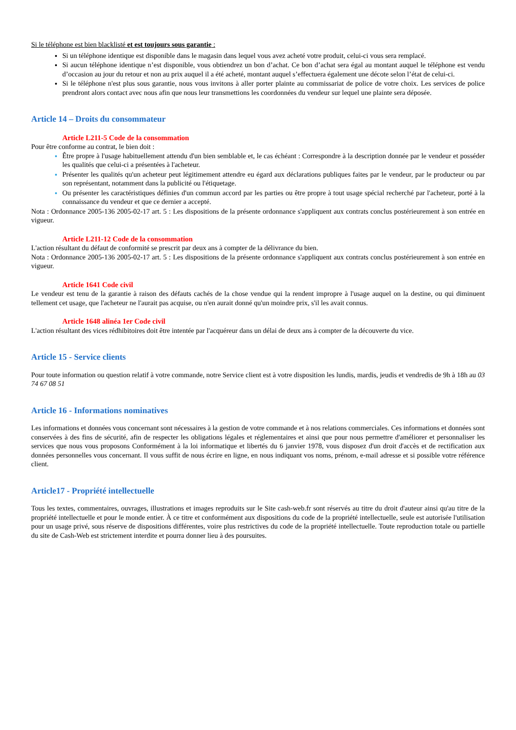Si le téléphone est bien blacklisté et est toujours sous garantie :
Si un téléphone identique est disponible dans le magasin dans lequel vous avez acheté votre produit, celui-ci vous sera remplacé.
Si aucun téléphone identique n’est disponible, vous obtiendrez un bon d’achat. Ce bon d’achat sera égal au montant auquel le téléphone est vendu d’occasion au jour du retour et non au prix auquel il a été acheté, montant auquel s’effectuera également une décote selon l’état de celui-ci.
Si le téléphone n'est plus sous garantie, nous vous invitons à aller porter plainte au commissariat de police de votre choix. Les services de police prendront alors contact avec nous afin que nous leur transmettions les coordonnées du vendeur sur lequel une plainte sera déposée.
Article 14 – Droits du consommateur
Article L211-5 Code de la consommation
Pour être conforme au contrat, le bien doit :
Être propre à l'usage habituellement attendu d'un bien semblable et, le cas échéant : Correspondre à la description donnée par le vendeur et posséder les qualités que celui-ci a présentées à l'acheteur.
Présenter les qualités qu'un acheteur peut légitimement attendre eu égard aux déclarations publiques faites par le vendeur, par le producteur ou par son représentant, notamment dans la publicité ou l'étiquetage.
Ou présenter les caractéristiques définies d'un commun accord par les parties ou être propre à tout usage spécial recherché par l'acheteur, porté à la connaissance du vendeur et que ce dernier a accepté.
Nota : Ordonnance 2005-136 2005-02-17 art. 5 : Les dispositions de la présente ordonnance s'appliquent aux contrats conclus postérieurement à son entrée en vigueur.
Article L211-12 Code de la consommation
L'action résultant du défaut de conformité se prescrit par deux ans à compter de la délivrance du bien.
Nota : Ordonnance 2005-136 2005-02-17 art. 5 : Les dispositions de la présente ordonnance s'appliquent aux contrats conclus postérieurement à son entrée en vigueur.
Article 1641 Code civil
Le vendeur est tenu de la garantie à raison des défauts cachés de la chose vendue qui la rendent impropre à l'usage auquel on la destine, ou qui diminuent tellement cet usage, que l'acheteur ne l'aurait pas acquise, ou n'en aurait donné qu'un moindre prix, s'il les avait connus.
Article 1648 alinéa 1er Code civil
L'action résultant des vices rédhibitoires doit être intentée par l'acquéreur dans un délai de deux ans à compter de la découverte du vice.
Article 15 - Service clients
Pour toute information ou question relatif à votre commande, notre Service client est à votre disposition les lundis, mardis, jeudis et vendredis de 9h à 18h au 03 74 67 08 51
Article 16 - Informations nominatives
Les informations et données vous concernant sont nécessaires à la gestion de votre commande et à nos relations commerciales. Ces informations et données sont conservées à des fins de sécurité, afin de respecter les obligations légales et réglementaires et ainsi que pour nous permettre d'améliorer et personnaliser les services que nous vous proposons Conformément à la loi informatique et libertés du 6 janvier 1978, vous disposez d'un droit d'accès et de rectification aux données personnelles vous concernant. Il vous suffit de nous écrire en ligne, en nous indiquant vos noms, prénom, e-mail adresse et si possible votre référence client.
Article17 - Propriété intellectuelle
Tous les textes, commentaires, ouvrages, illustrations et images reproduits sur le Site cash-web.fr sont réservés au titre du droit d'auteur ainsi qu'au titre de la propriété intellectuelle et pour le monde entier. À ce titre et conformément aux dispositions du code de la propriété intellectuelle, seule est autorisée l'utilisation pour un usage privé, sous réserve de dispositions différentes, voire plus restrictives du code de la propriété intellectuelle. Toute reproduction totale ou partielle du site de Cash-Web est strictement interdite et pourra donner lieu à des poursuites.